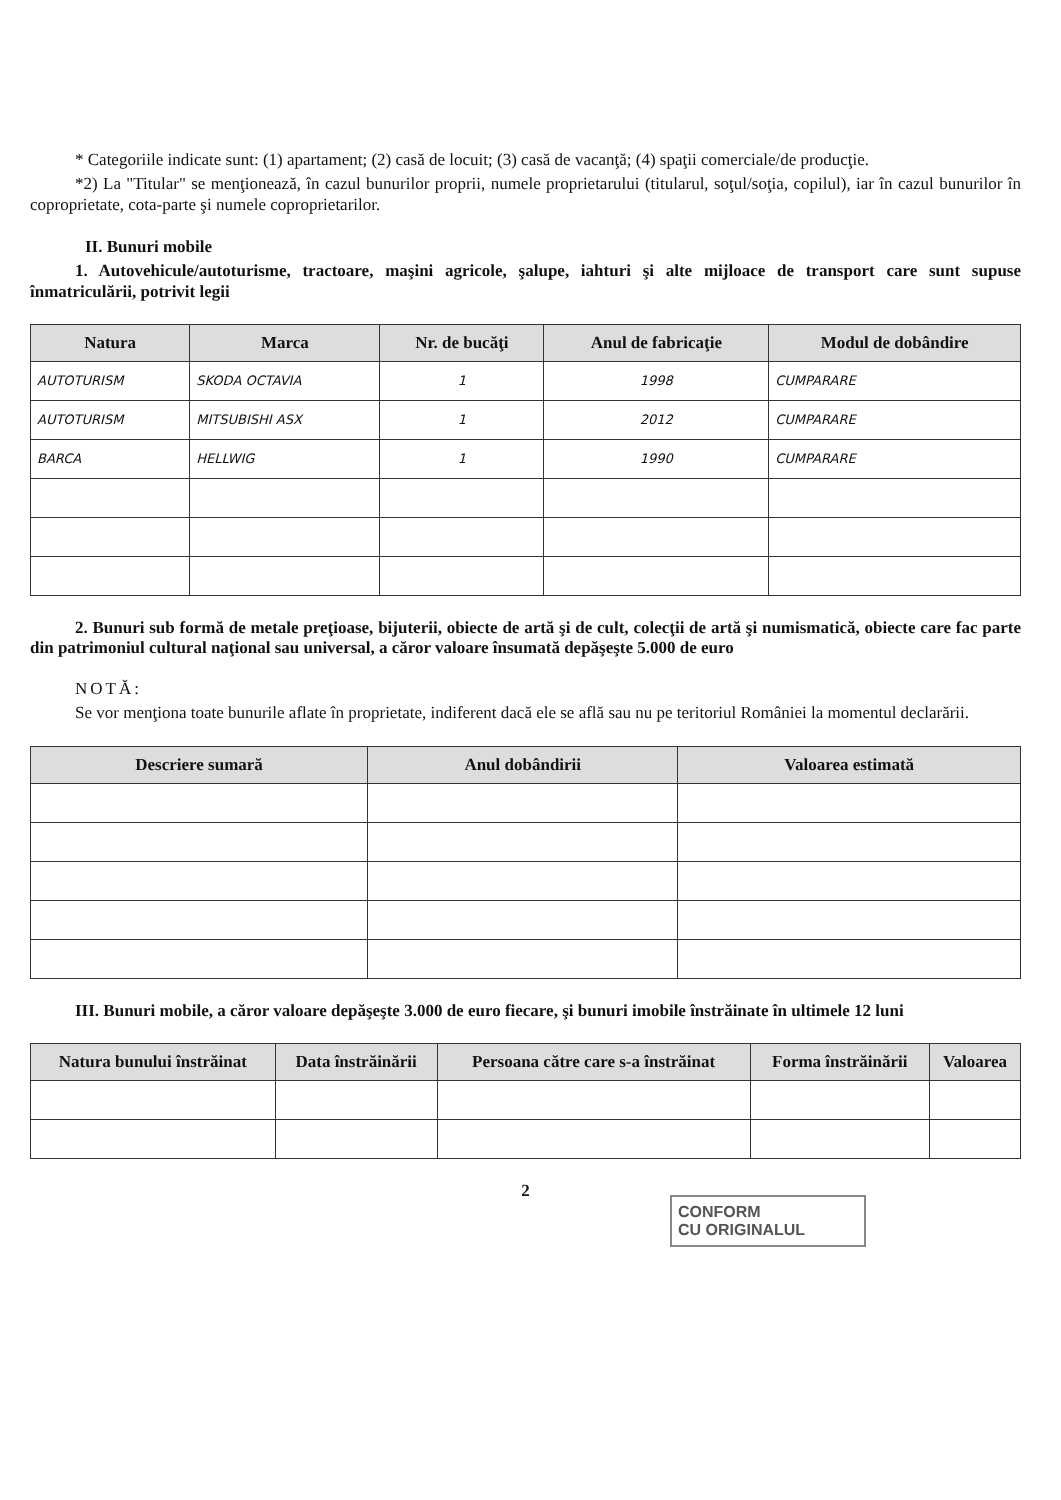* Categoriile indicate sunt: (1) apartament; (2) casă de locuit; (3) casă de vacanţă; (4) spaţii comerciale/de producţie.
*2) La "Titular" se menţionează, în cazul bunurilor proprii, numele proprietarului (titularul, soţul/soţia, copilul), iar în cazul bunurilor în coproprietate, cota-parte şi numele coproprietarilor.
II. Bunuri mobile
1. Autovehicule/autoturisme, tractoare, maşini agricole, şalupe, iahturi şi alte mijloace de transport care sunt supuse înmatriculării, potrivit legii
| Natura | Marca | Nr. de bucăţi | Anul de fabricaţie | Modul de dobândire |
| --- | --- | --- | --- | --- |
| AUTOTURISM | SKODA OCTAVIA | 1 | 1998 | CUMPARARE |
| AUTOTURISM | MITSUBISHI ASX | 1 | 2012 | CUMPARARE |
| BARCA | HELLWIG | 1 | 1990 | CUMPARARE |
2. Bunuri sub formă de metale preţioase, bijuterii, obiecte de artă şi de cult, colecţii de artă şi numismatică, obiecte care fac parte din patrimoniul cultural naţional sau universal, a căror valoare însumată depăşeşte 5.000 de euro
NOTĂ:
Se vor menţiona toate bunurile aflate în proprietate, indiferent dacă ele se află sau nu pe teritoriul României la momentul declarării.
| Descriere sumară | Anul dobândirii | Valoarea estimată |
| --- | --- | --- |
III. Bunuri mobile, a căror valoare depăşeşte 3.000 de euro fiecare, şi bunuri imobile înstrăinate în ultimele 12 luni
| Natura bunului înstrăinat | Data înstrăinării | Persoana către care s-a înstrăinat | Forma înstrăinării | Valoarea |
| --- | --- | --- | --- | --- |
2
CONFORM
CU ORIGINALUL